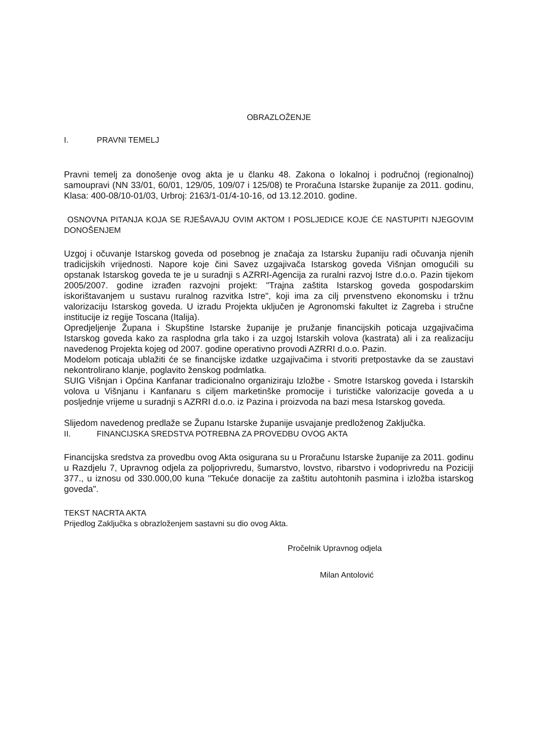OBRAZLOŽENJE
I. PRAVNI TEMELJ
Pravni temelj za donošenje ovog akta je u članku 48. Zakona o lokalnoj i područnoj (regionalnoj) samoupravi (NN 33/01, 60/01, 129/05, 109/07 i 125/08) te Proračuna Istarske županije za 2011. godinu, Klasa: 400-08/10-01/03, Urbroj: 2163/1-01/4-10-16, od 13.12.2010. godine.
OSNOVNA PITANJA KOJA SE RJEŠAVAJU OVIM AKTOM I POSLJEDICE KOJE ĆE NASTUPITI NJEGOVIM DONOŠENJEM
Uzgoj i očuvanje Istarskog goveda od posebnog je značaja za Istarsku županiju radi očuvanja njenih tradicijskih vrijednosti. Napore koje čini Savez uzgajivača Istarskog goveda Višnjan omogućili su opstanak Istarskog goveda te je u suradnji s AZRRI-Agencija za ruralni razvoj Istre d.o.o. Pazin tijekom 2005/2007. godine izrađen razvojni projekt: "Trajna zaštita Istarskog goveda gospodarskim iskorištavanjem u sustavu ruralnog razvitka Istre", koji ima za cilj prvenstveno ekonomsku i tržnu valorizaciju Istarskog goveda. U izradu Projekta uključen je Agronomski fakultet iz Zagreba i stručne institucije iz regije Toscana (Italija).
Opredjeljenje Župana i Skupštine Istarske županije je pružanje financijskih poticaja uzgajivačima Istarskog goveda kako za rasplodna grla tako i za uzgoj Istarskih volova (kastrata) ali i za realizaciju navedenog Projekta kojeg od 2007. godine operativno provodi AZRRI d.o.o. Pazin.
Modelom poticaja ublažiti će se financijske izdatke uzgajivačima i stvoriti pretpostavke da se zaustavi nekontrolirano klanje, poglavito ženskog podmlatka.
SUIG Višnjan i Općina Kanfanar tradicionalno organiziraju Izložbe - Smotre Istarskog goveda i Istarskih volova u Višnjanu i Kanfanaru s ciljem marketinške promocije i turističke valorizacije goveda a u posljednje vrijeme u suradnji s AZRRI d.o.o. iz Pazina i proizvoda na bazi mesa Istarskog goveda.
Slijedom navedenog predlaže se Županu Istarske županije usvajanje predloženog Zaključka.
II. FINANCIJSKA SREDSTVA POTREBNA ZA PROVEDBU OVOG AKTA
Financijska sredstva za provedbu ovog Akta osigurana su u Proračunu Istarske županije za 2011. godinu u Razdjelu 7, Upravnog odjela za poljoprivredu, šumarstvo, lovstvo, ribarstvo i vodoprivredu na Poziciji 377., u iznosu od 330.000,00 kuna "Tekuće donacije za zaštitu autohtonih pasmina i izložba istarskog goveda".
TEKST NACRTA AKTA
Prijedlog Zaključka s obrazloženjem sastavni su dio ovog Akta.
Pročelnik Upravnog odjela
Milan Antolović